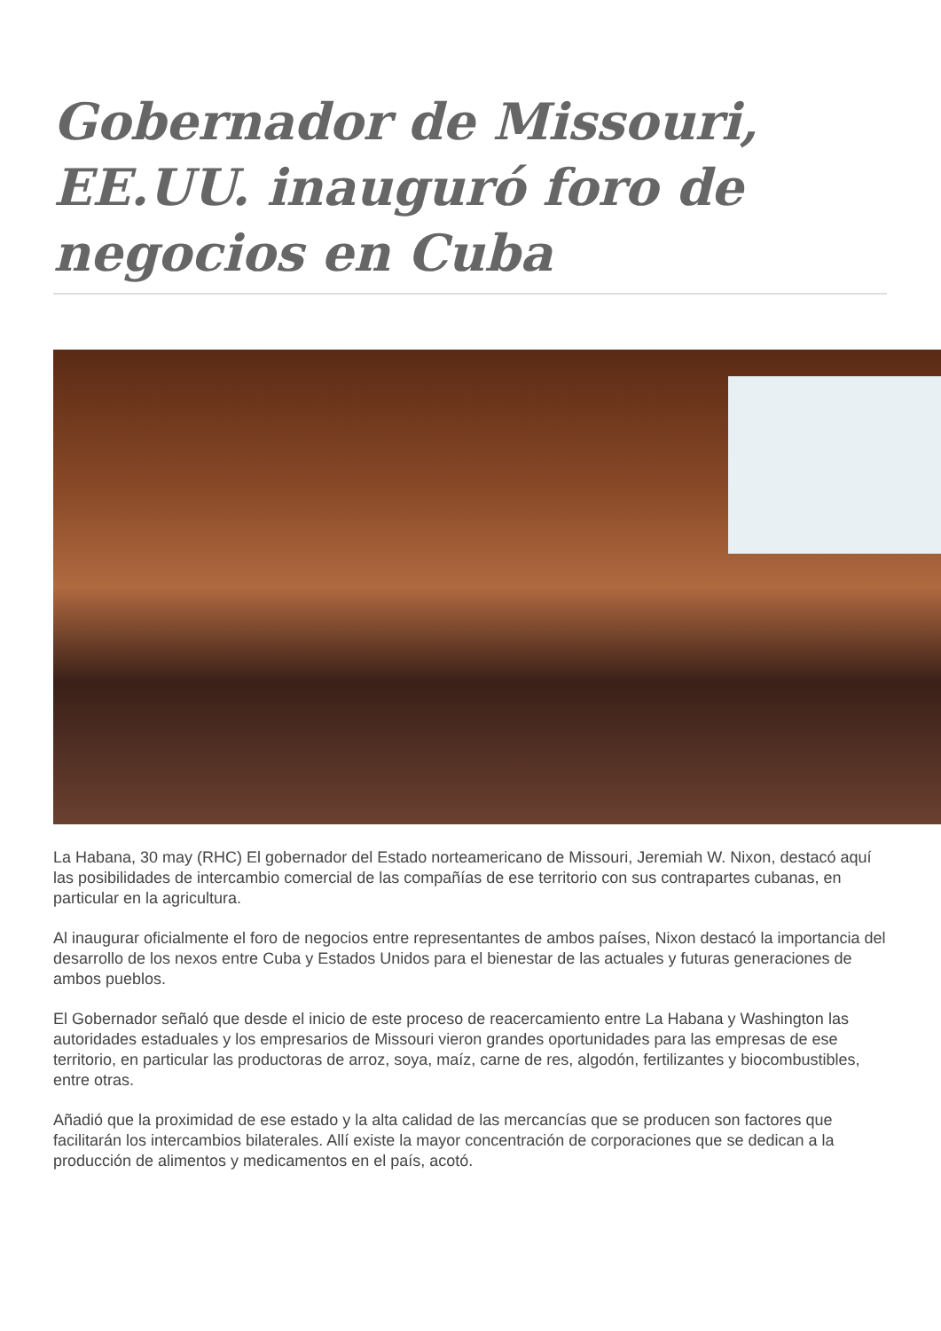Gobernador de Missouri, EE.UU. inauguró foro de negocios en Cuba
La Habana, 30 may (RHC) El gobernador del Estado norteamericano de Missouri, Jeremiah W. Nixon, destacó aquí las posibilidades de intercambio comercial de las compañías de ese territorio con sus contrapartes cubanas, en particular en la agricultura.
Al inaugurar oficialmente el foro de negocios entre representantes de ambos países, Nixon destacó la importancia del desarrollo de los nexos entre Cuba y Estados Unidos para el bienestar de las actuales y futuras generaciones de ambos pueblos.
El Gobernador señaló que desde el inicio de este proceso de reacercamiento entre La Habana y Washington las autoridades estaduales y los empresarios de Missouri vieron grandes oportunidades para las empresas de ese territorio, en particular las productoras de arroz, soya, maíz, carne de res, algodón, fertilizantes y biocombustibles, entre otras.
Añadió que la proximidad de ese estado y la alta calidad de las mercancías que se producen son factores que facilitarán los intercambios bilaterales. Allí existe la mayor concentración de corporaciones que se dedican a la producción de alimentos y medicamentos en el país, acotó.